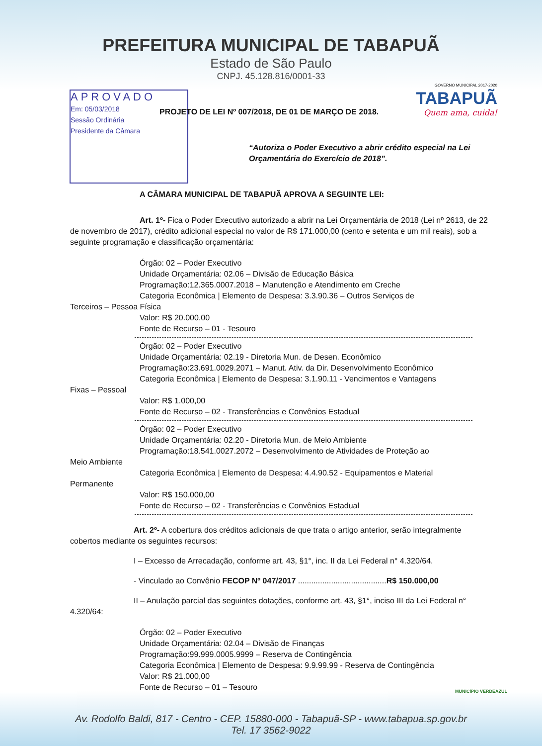PREFEITURA MUNICIPAL DE TABAPUÃ
Estado de São Paulo
CNPJ. 45.128.816/0001-33
GOVERNO MUNICIPAL 2017-2020
TABAPUÃ
Quem ama, cuida!
APROVADO
Em: 05/03/2018
Sessão Ordinária
Presidente da Câmara
PROJETO DE LEI Nº 007/2018, DE 01 DE MARÇO DE 2018.
“Autoriza o Poder Executivo a abrir crédito especial na Lei Orçamentária do Exercício de 2018”.
A CÂMARA MUNICIPAL DE TABAPUÃ APROVA A SEGUINTE LEI:
Art. 1º- Fica o Poder Executivo autorizado a abrir na Lei Orçamentária de 2018 (Lei nº 2613, de 22 de novembro de 2017), crédito adicional especial no valor de R$ 171.000,00 (cento e setenta e um mil reais), sob a seguinte programação e classificação orçamentária:
Órgão: 02 – Poder Executivo
Unidade Orçamentária: 02.06 – Divisão de Educação Básica
Programação:12.365.0007.2018 – Manutenção e Atendimento em Creche
Categoria Econômica | Elemento de Despesa: 3.3.90.36 – Outros Serviços de
Terceiros – Pessoa Física
Valor: R$ 20.000,00
Fonte de Recurso – 01 - Tesouro
Órgão: 02 – Poder Executivo
Unidade Orçamentária: 02.19 - Diretoria Mun. de Desen. Econômico
Programação:23.691.0029.2071 – Manut. Ativ. da Dir. Desenvolvimento Econômico
Categoria Econômica | Elemento de Despesa: 3.1.90.11 - Vencimentos e Vantagens
Fixas – Pessoal
Valor: R$ 1.000,00
Fonte de Recurso – 02 - Transferências e Convênios Estadual
Órgão: 02 – Poder Executivo
Unidade Orçamentária: 02.20 - Diretoria Mun. de Meio Ambiente
Programação:18.541.0027.2072 – Desenvolvimento de Atividades de Proteção ao
Meio Ambiente
Categoria Econômica | Elemento de Despesa: 4.4.90.52 - Equipamentos e Material
Permanente
Valor: R$ 150.000,00
Fonte de Recurso – 02 - Transferências e Convênios Estadual
Art. 2º- A cobertura dos créditos adicionais de que trata o artigo anterior, serão integralmente cobertos mediante os seguintes recursos:
I – Excesso de Arrecadação, conforme art. 43, §1°, inc. II da Lei Federal n° 4.320/64.
- Vinculado ao Convênio FECOP Nº 047/2017 ........................................R$ 150.000,00
II – Anulação parcial das seguintes dotações, conforme art. 43, §1°, inciso III da Lei Federal n° 4.320/64:
Órgão: 02 – Poder Executivo
Unidade Orçamentária: 02.04 – Divisão de Finanças
Programação:99.999.0005.9999 – Reserva de Contingência
Categoria Econômica | Elemento de Despesa: 9.9.99.99 - Reserva de Contingência
Valor: R$ 21.000,00
Fonte de Recurso – 01 – Tesouro
MUNICÍPIO VERDEAZUL
Av. Rodolfo Baldi, 817 - Centro - CEP. 15880-000 - Tabapuã-SP - www.tabapua.sp.gov.br
Tel. 17 3562-9022